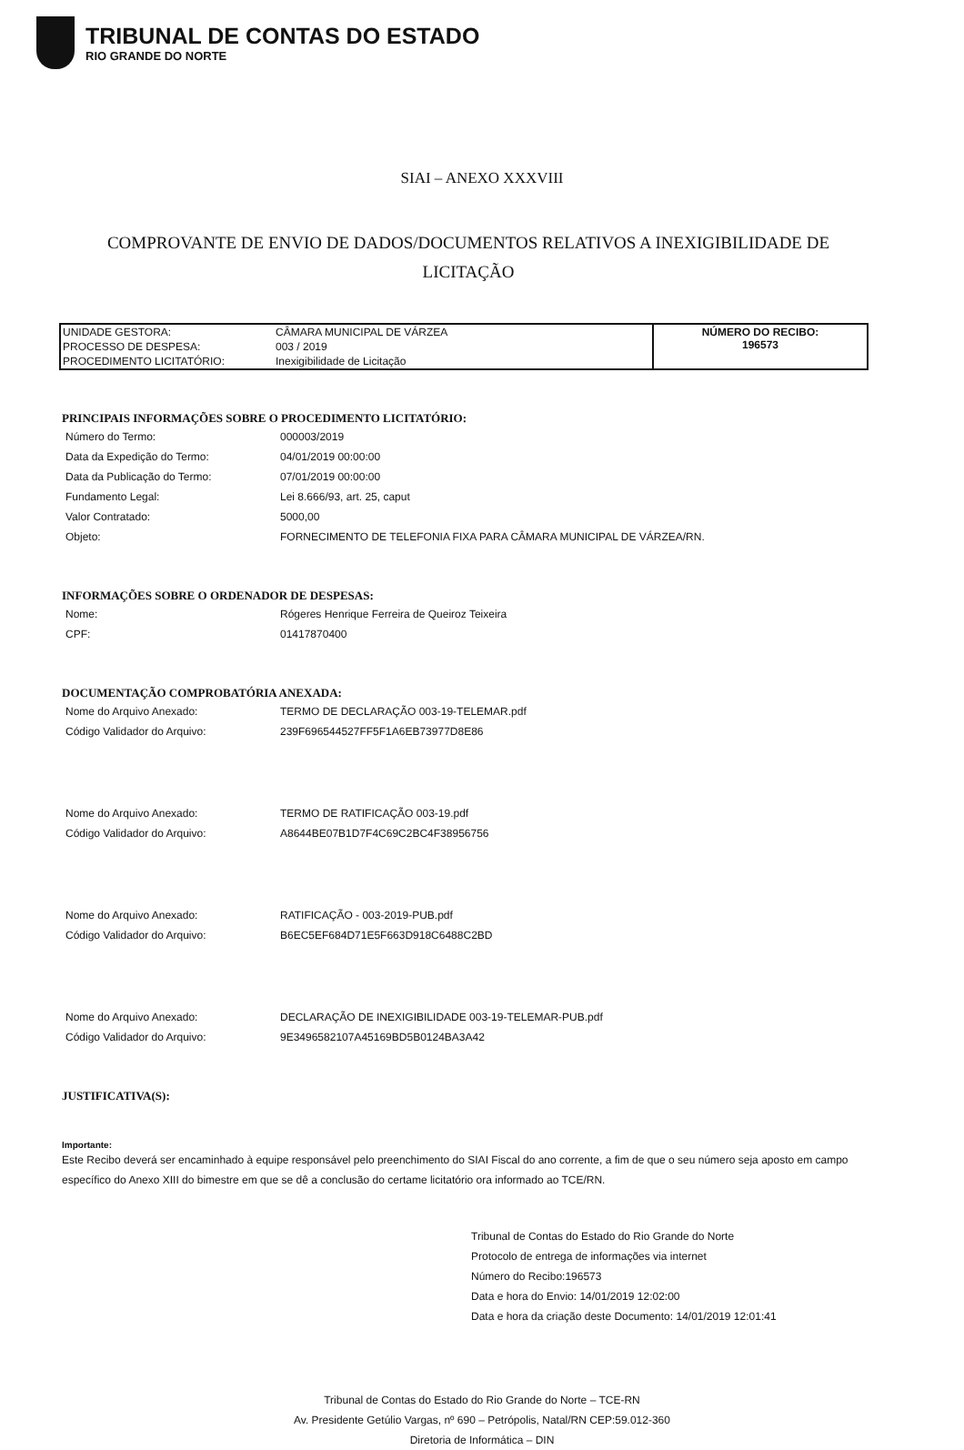TRIBUNAL DE CONTAS DO ESTADO
RIO GRANDE DO NORTE
SIAI – ANEXO XXXVIII
COMPROVANTE DE ENVIO DE DADOS/DOCUMENTOS RELATIVOS A INEXIGIBILIDADE DE LICITAÇÃO
| UNIDADE GESTORA: | CÂMARA MUNICIPAL DE VÁRZEA | NÚMERO DO RECIBO: 196573 |
| PROCESSO DE DESPESA: | 003 / 2019 | |
| PROCEDIMENTO LICITATÓRIO: | Inexigibilidade de Licitação | |
PRINCIPAIS INFORMAÇÕES SOBRE O PROCEDIMENTO LICITATÓRIO:
| Número do Termo: | 000003/2019 |
| Data da Expedição do Termo: | 04/01/2019 00:00:00 |
| Data da Publicação do Termo: | 07/01/2019 00:00:00 |
| Fundamento Legal: | Lei 8.666/93, art. 25, caput |
| Valor Contratado: | 5000,00 |
| Objeto: | FORNECIMENTO DE TELEFONIA FIXA PARA CÂMARA MUNICIPAL DE VÁRZEA/RN. |
INFORMAÇÕES SOBRE O ORDENADOR DE DESPESAS:
| Nome: | Rógeres Henrique Ferreira de Queiroz Teixeira |
| CPF: | 01417870400 |
DOCUMENTAÇÃO COMPROBATÓRIA ANEXADA:
| Nome do Arquivo Anexado: | TERMO DE DECLARAÇÃO 003-19-TELEMAR.pdf |
| Código Validador do Arquivo: | 239F696544527FF5F1A6EB73977D8E86 |
| Nome do Arquivo Anexado: | TERMO DE RATIFICAÇÃO 003-19.pdf |
| Código Validador do Arquivo: | A8644BE07B1D7F4C69C2BC4F38956756 |
| Nome do Arquivo Anexado: | RATIFICAÇÃO - 003-2019-PUB.pdf |
| Código Validador do Arquivo: | B6EC5EF684D71E5F663D918C6488C2BD |
| Nome do Arquivo Anexado: | DECLARAÇÃO DE INEXIGIBILIDADE 003-19-TELEMAR-PUB.pdf |
| Código Validador do Arquivo: | 9E3496582107A45169BD5B0124BA3A42 |
JUSTIFICATIVA(S):
Importante:
Este Recibo deverá ser encaminhado à equipe responsável pelo preenchimento do SIAI Fiscal do ano corrente, a fim de que o seu número seja aposto em campo específico do Anexo XIII do bimestre em que se dê a conclusão do certame licitatório ora informado ao TCE/RN.
Tribunal de Contas do Estado do Rio Grande do Norte
Protocolo de entrega de informações via internet
Número do Recibo:196573
Data e hora do Envio: 14/01/2019 12:02:00
Data e hora da criação deste Documento: 14/01/2019 12:01:41
Tribunal de Contas do Estado do Rio Grande do Norte – TCE-RN
Av. Presidente Getúlio Vargas, nº 690 – Petrópolis, Natal/RN CEP:59.012-360
Diretoria de Informática – DIN